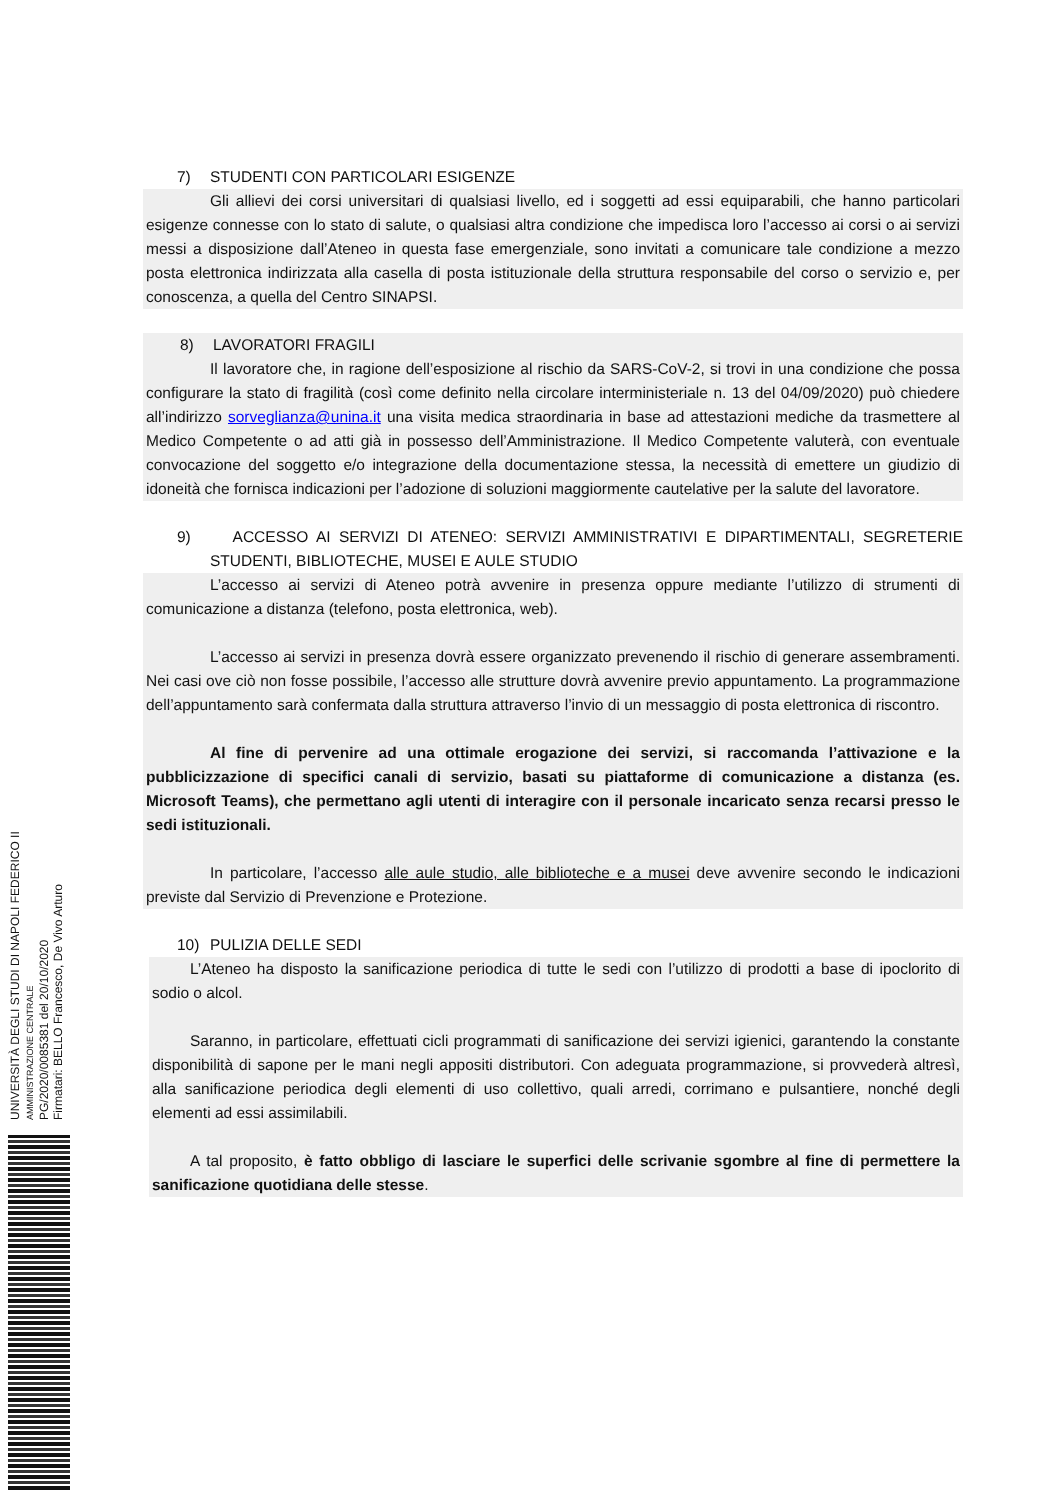7) STUDENTI CON PARTICOLARI ESIGENZE
Gli allievi dei corsi universitari di qualsiasi livello, ed i soggetti ad essi equiparabili, che hanno particolari esigenze connesse con lo stato di salute, o qualsiasi altra condizione che impedisca loro l’accesso ai corsi o ai servizi messi a disposizione dall’Ateneo in questa fase emergenziale, sono invitati a comunicare tale condizione a mezzo posta elettronica indirizzata alla casella di posta istituzionale della struttura responsabile del corso o servizio e, per conoscenza, a quella del Centro SINAPSI.
8) LAVORATORI FRAGILI
Il lavoratore che, in ragione dell’esposizione al rischio da SARS-CoV-2, si trovi in una condizione che possa configurare la stato di fragilità (così come definito nella circolare interministeriale n. 13 del 04/09/2020) può chiedere all’indirizzo sorveglianza@unina.it una visita medica straordinaria in base ad attestazioni mediche da trasmettere al Medico Competente o ad atti già in possesso dell’Amministrazione. Il Medico Competente valuterà, con eventuale convocazione del soggetto e/o integrazione della documentazione stessa, la necessità di emettere un giudizio di idoneità che fornisca indicazioni per l’adozione di soluzioni maggiormente cautelative per la salute del lavoratore.
9) ACCESSO AI SERVIZI DI ATENEO: SERVIZI AMMINISTRATIVI E DIPARTIMENTALI, SEGRETERIE STUDENTI, BIBLIOTECHE, MUSEI E AULE STUDIO
L’accesso ai servizi di Ateneo potrà avvenire in presenza oppure mediante l’utilizzo di strumenti di comunicazione a distanza (telefono, posta elettronica, web).
L’accesso ai servizi in presenza dovrà essere organizzato prevenendo il rischio di generare assembramenti. Nei casi ove ciò non fosse possibile, l’accesso alle strutture dovrà avvenire previo appuntamento. La programmazione dell’appuntamento sarà confermata dalla struttura attraverso l’invio di un messaggio di posta elettronica di riscontro.
Al fine di pervenire ad una ottimale erogazione dei servizi, si raccomanda l’attivazione e la pubblicizzazione di specifici canali di servizio, basati su piattaforme di comunicazione a distanza (es. Microsoft Teams), che permettano agli utenti di interagire con il personale incaricato senza recarsi presso le sedi istituzionali.
In particolare, l’accesso alle aule studio, alle biblioteche e a musei deve avvenire secondo le indicazioni previste dal Servizio di Prevenzione e Protezione.
10) PULIZIA DELLE SEDI
L’Ateneo ha disposto la sanificazione periodica di tutte le sedi con l’utilizzo di prodotti a base di ipoclorito di sodio o alcol.
Saranno, in particolare, effettuati cicli programmati di sanificazione dei servizi igienici, garantendo la constante disponibilità di sapone per le mani negli appositi distributori. Con adeguata programmazione, si provvederà altresì, alla sanificazione periodica degli elementi di uso collettivo, quali arredi, corrimano e pulsantiere, nonché degli elementi ad essi assimilabili.
A tal proposito, è fatto obbligo di lasciare le superfici delle scrivanie sgombre al fine di permettere la sanificazione quotidiana delle stesse.
UNIVERSITÀ DEGLI STUDI DI NAPOLI FEDERICO II
AMMINISTRAZIONE CENTRALE
PG/2020/0085381 del 20/10/2020
Firmatari: BELLO Francesco, De Vivo Arturo